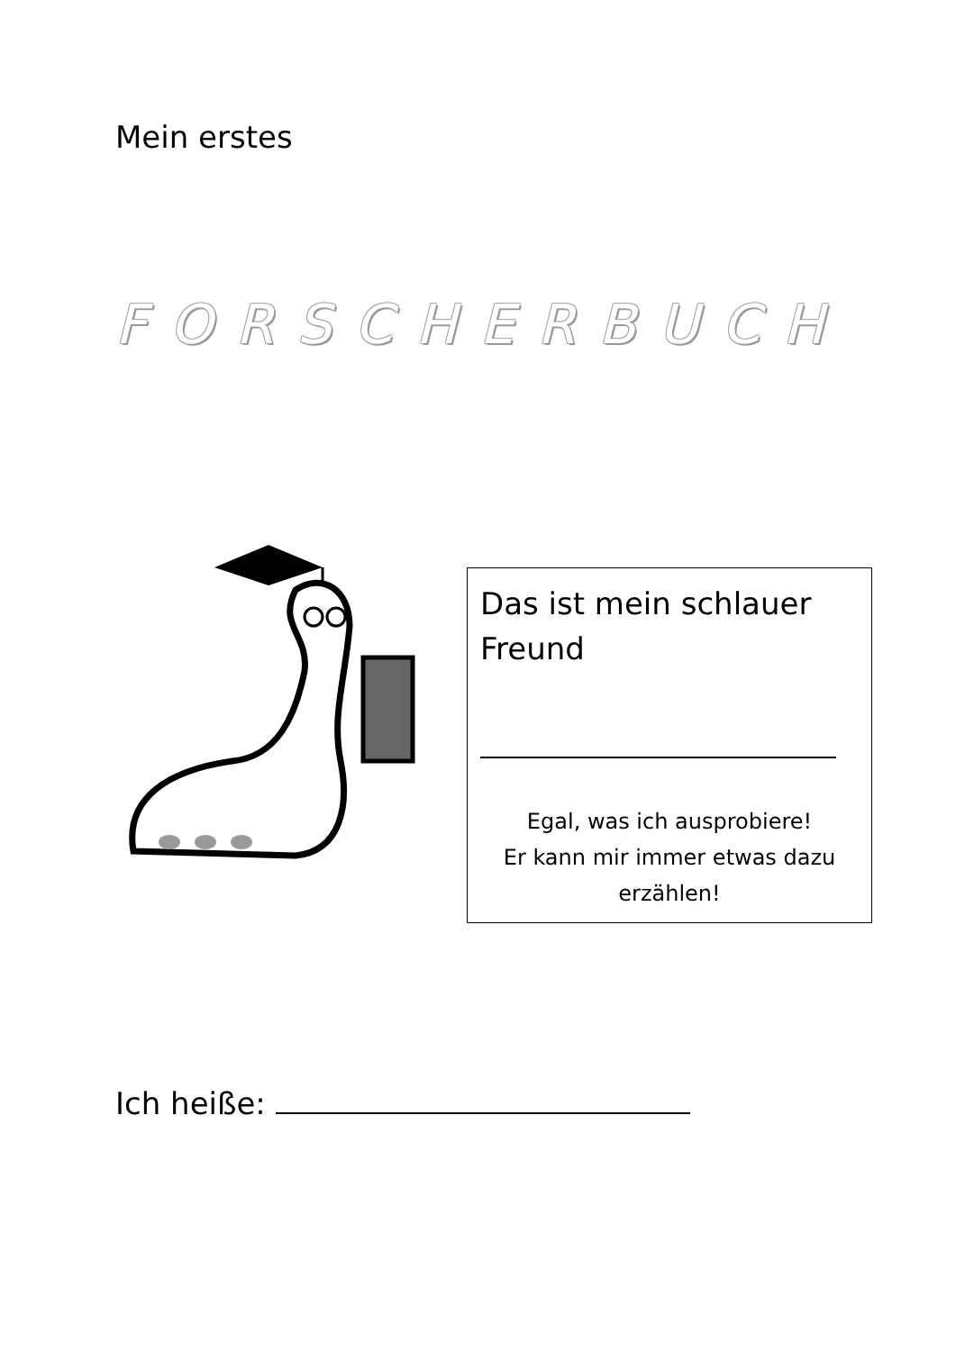Mein erstes
FORSCHERBUCH
Das ist mein schlauer
Freund
Egal, was ich ausprobiere!
Er kann mir immer etwas dazu erzählen!
Ich heiße: